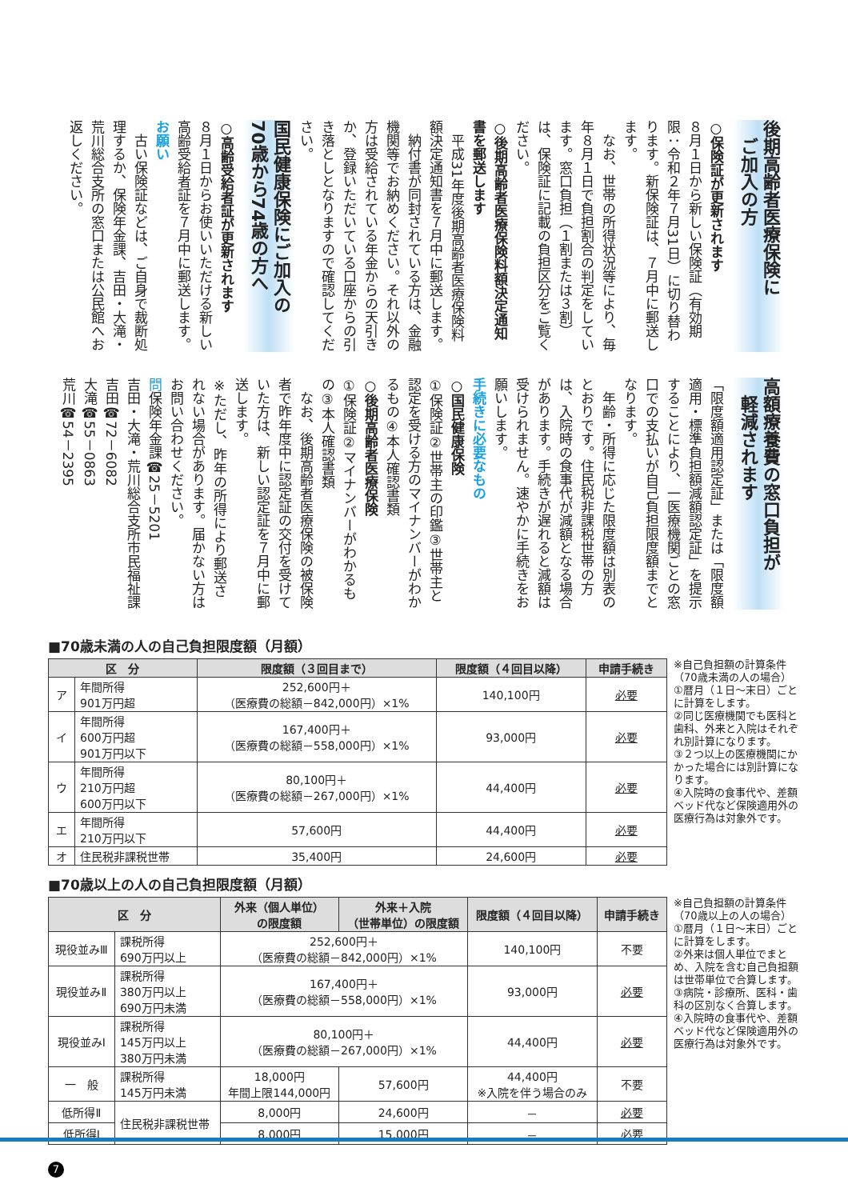後期高齢者医療保険に
　ご加入の方
○保険証が更新されます
８月１日から新しい保険証（有効期限：令和２年７月31日）に切り替わります。新保険証は、７月中に郵送します。
　なお、世帯の所得状況等により、毎年８月１日で負担割合の判定をしています。窓口負担（１割または３割）は、保険証に記載の負担区分をご覧ください。
○後期高齢者医療保険料額決定通知書を郵送します
　平成31年度後期高齢者医療保険料額決定通知書を７月中に郵送します。
　納付書が同封されている方は、金融機関等でお納めください。それ以外の方は受給されている年金からの天引きか、登録いただいている口座からの引き落としとなりますので確認してください。
国民健康保険にご加入の
70歳から74歳の方へ
○高齢受給者証が更新されます
８月１日からお使いいただける新しい高齢受給者証を７月中に郵送します。
お願い
　古い保険証などは、ご自身で裁断処理するか、保険年金課、吉田・大滝・荒川総合支所の窓口または公民館へお返しください。
高額療養費の窓口負担が
　軽減されます
「限度額適用認定証」または「限度額適用・標準負担額減額認定証」を提示することにより、一医療機関ごとの窓口での支払いが自己負担限度額までとなります。
　年齢・所得に応じた限度額は別表のとおりです。住民税非課税世帯の方は、入院時の食事代が減額となる場合があります。手続きが遅れると減額は受けられません。速やかに手続きをお願いします。
手続きに必要なもの
○国民健康保険
①保険証②世帯主の印鑑③世帯主と認定を受ける方のマイナンバーがわかるもの④本人確認書類
○後期高齢者医療保険
①保険証②マイナンバーがわかるもの③本人確認書類
　なお、後期高齢者医療保険の被保険者で昨年度中に認定証の交付を受けていた方は、新しい認定証を７月中に郵送します。
※ただし、昨年の所得により郵送されない場合があります。届かない方はお問い合わせください。
問保険年金課☎25－5201
吉田・大滝・荒川総合支所市民福祉課
吉田☎72－6082
大滝☎55－0863
荒川☎54－2395
■70歳未満の人の自己負担限度額（月額）
| 区 分 | | 限度額（３回目まで） | 限度額（４回目以降） | 申請手続き |
| --- | --- | --- | --- | --- |
| ア | 年間所得 901万円超 | 252,600円＋ （医療費の総額－842,000円）×1% | 140,100円 | 必要 |
| イ | 年間所得 600万円超 901万円以下 | 167,400円＋ （医療費の総額－558,000円）×1% | 93,000円 | 必要 |
| ウ | 年間所得 210万円超 600万円以下 | 80,100円＋ （医療費の総額－267,000円）×1% | 44,400円 | 必要 |
| エ | 年間所得 210万円以下 | 57,600円 | 44,400円 | 必要 |
| オ | 住民税非課税世帯 | 35,400円 | 24,600円 | 必要 |
※自己負担額の計算条件（70歳未満の人の場合）
①暦月（１日～末日）ごとに計算をします。
②同じ医療機関でも医科と歯科、外来と入院はそれぞれ別計算になります。
③２つ以上の医療機関にかかった場合には別計算になります。
④入院時の食事代や、差額ベッド代など保険適用外の医療行為は対象外です。
■70歳以上の人の自己負担限度額（月額）
| 区 分 | | 外来（個人単位） の限度額 | 外来＋入院 （世帯単位）の限度額 | 限度額（４回目以降） | 申請手続き |
| --- | --- | --- | --- | --- | --- |
| 現役並みⅢ | 課税所得 690万円以上 | 252,600円＋ （医療費の総額－842,000円）×1% | | 140,100円 | 不要 |
| 現役並みⅡ | 課税所得 380万円以上 690万円未満 | 167,400円＋ （医療費の総額－558,000円）×1% | | 93,000円 | 必要 |
| 現役並みⅠ | 課税所得 145万円以上 380万円未満 | 80,100円＋ （医療費の総額－267,000円）×1% | | 44,400円 | 必要 |
| 一 般 | 課税所得 145万円未満 | 18,000円 年間上限144,000円 | 57,600円 | 44,400円 ※入院を伴う場合のみ | 不要 |
| 低所得Ⅱ | 住民税非課税世帯 | 8,000円 | 24,600円 | － | 必要 |
| 低所得Ⅰ | | 8,000円 | 15,000円 | － | 必要 |
※自己負担額の計算条件（70歳以上の人の場合）
①暦月（１日～末日）ごとに計算をします。
②外来は個人単位でまとめ、入院を含む自己負担額は世帯単位で合算します。
③病院・診療所、医科・歯科の区別なく合算します。
④入院時の食事代や、差額ベッド代など保険適用外の医療行為は対象外です。
7